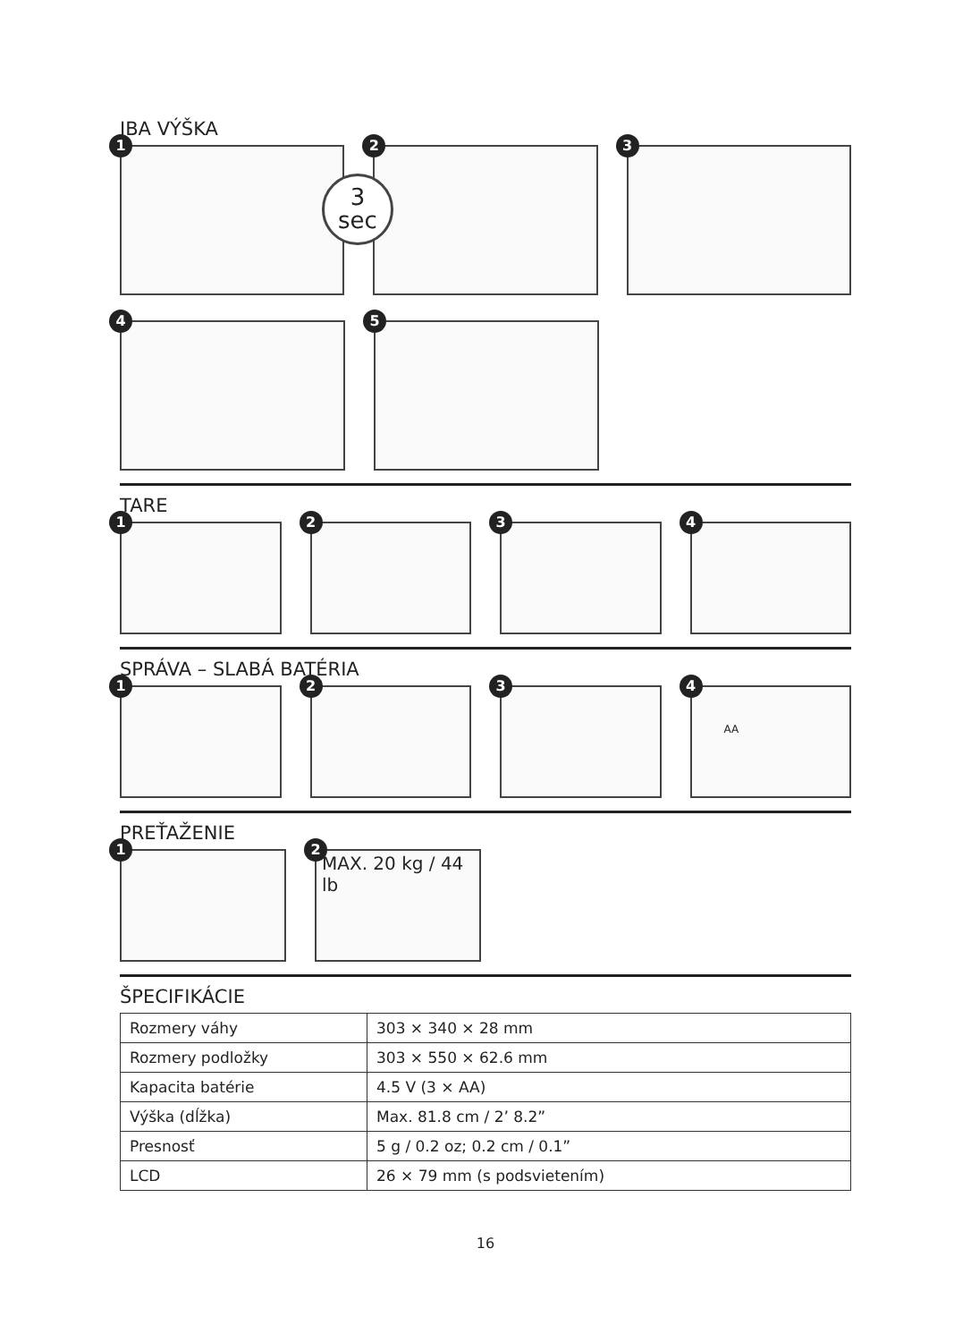IBA VÝŠKA
1
2
3
3
sec
4
5
TARE
1
2
3
4
SPRÁVA – SLABÁ BATÉRIA
1
2
3
4
AA
PREŤAŽENIE
1
2
MAX. 20 kg / 44 lb
ŠPECIFIKÁCIE
| Rozmery váhy | 303 × 340 × 28 mm |
| Rozmery podložky | 303 × 550 × 62.6 mm |
| Kapacita batérie | 4.5 V (3 × AA) |
| Výška (dĺžka) | Max. 81.8 cm / 2’ 8.2” |
| Presnosť | 5 g / 0.2 oz; 0.2 cm / 0.1” |
| LCD | 26 × 79 mm (s podsvietením) |
16